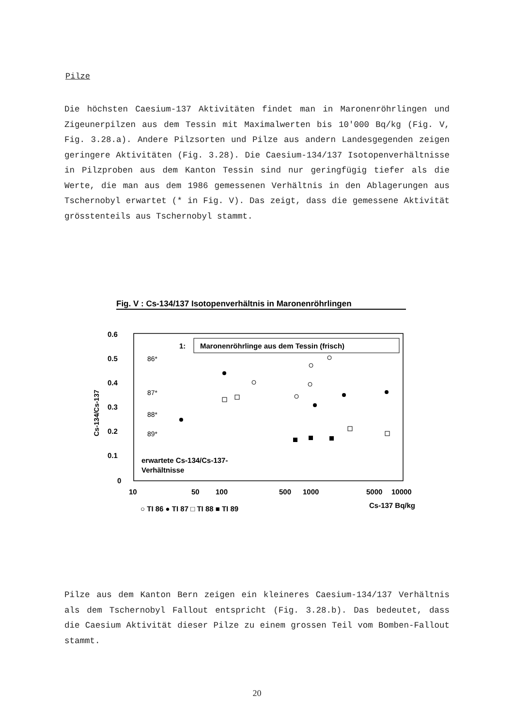Pilze
Die höchsten Caesium-137 Aktivitäten findet man in Maronenröhrlingen und Zigeunerpilzen aus dem Tessin mit Maximalwerten bis 10'000 Bq/kg (Fig. V, Fig. 3.28.a). Andere Pilzsorten und Pilze aus andern Landesgegenden zeigen geringere Aktivitäten (Fig. 3.28). Die Caesium-134/137 Isotopenverhältnisse in Pilzproben aus dem Kanton Tessin sind nur geringfügig tiefer als die Werte, die man aus dem 1986 gemessenen Verhältnis in den Ablagerungen aus Tschernobyl erwartet (* in Fig. V). Das zeigt, dass die gemessene Aktivität grösstenteils aus Tschernobyl stammt.
Fig. V : Cs-134/137 Isotopenverhältnis in Maronenröhrlingen
0.6
0.5
0.4
0.3
0.2
0.1
0
Cs-134/Cs-137
1:
Maronenröhrlinge aus dem Tessin (frisch)
86*
87*
88*
89*
erwartete Cs-134/Cs-137-
Verhältnisse
10
50
100
500
1000
5000
10000
Cs-137 Bq/kg
○ TI 86 ● TI 87 □ TI 88 ■ TI 89
Pilze aus dem Kanton Bern zeigen ein kleineres Caesium-134/137 Verhältnis als dem Tschernobyl Fallout entspricht (Fig. 3.28.b). Das bedeutet, dass die Caesium Aktivität dieser Pilze zu einem grossen Teil vom Bomben-Fallout stammt.
20